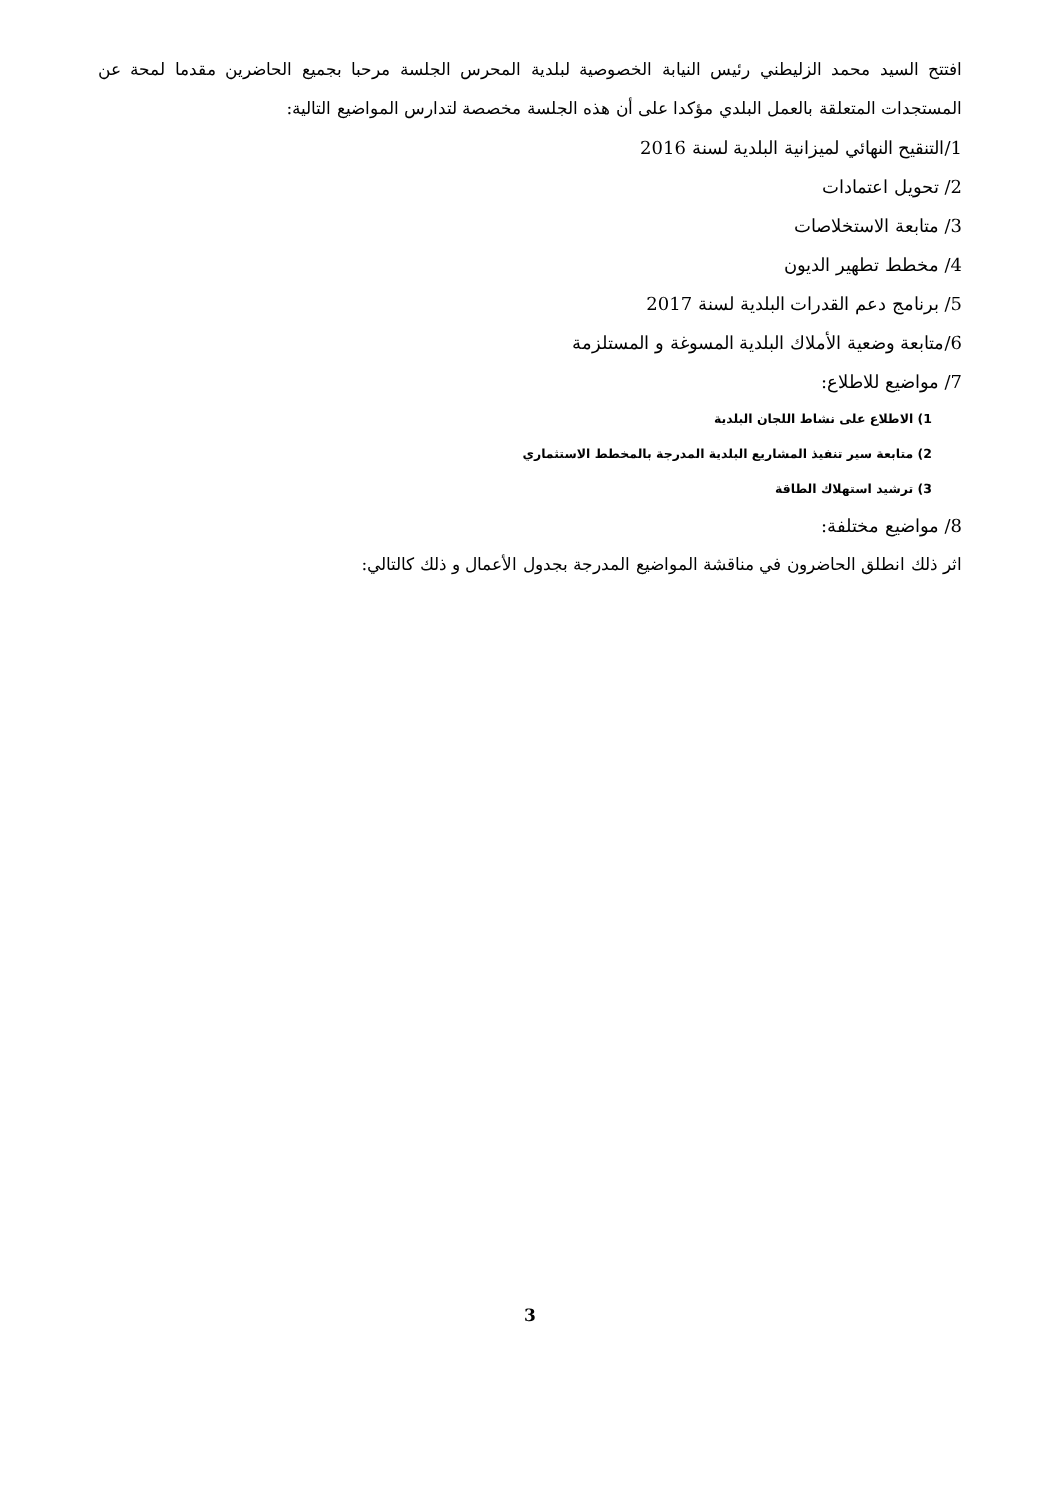افتتح السيد محمد الزليطني رئيس النيابة الخصوصية لبلدية المحرس الجلسة مرحبا بجميع الحاضرين مقدما لمحة عن المستجدات المتعلقة بالعمل البلدي مؤكدا على أن هذه الجلسة مخصصة لتدارس المواضيع التالية:
1/التنقيح النهائي لميزانية البلدية لسنة 2016
2/ تحويل اعتمادات
3/ متابعة الاستخلاصات
4/ مخطط تطهير الديون
5/ برنامج دعم القدرات البلدية لسنة 2017
6/متابعة وضعية الأملاك البلدية المسوغة و المستلزمة
7/ مواضيع للاطلاع:
1) الاطلاع على نشاط اللجان البلدية
2) متابعة سير تنفيذ المشاريع البلدية المدرجة بالمخطط الاستثماري
3) ترشيد استهلاك الطاقة
8/ مواضيع مختلفة:
اثر ذلك انطلق الحاضرون في مناقشة المواضيع المدرجة بجدول الأعمال و ذلك كالتالي:
3